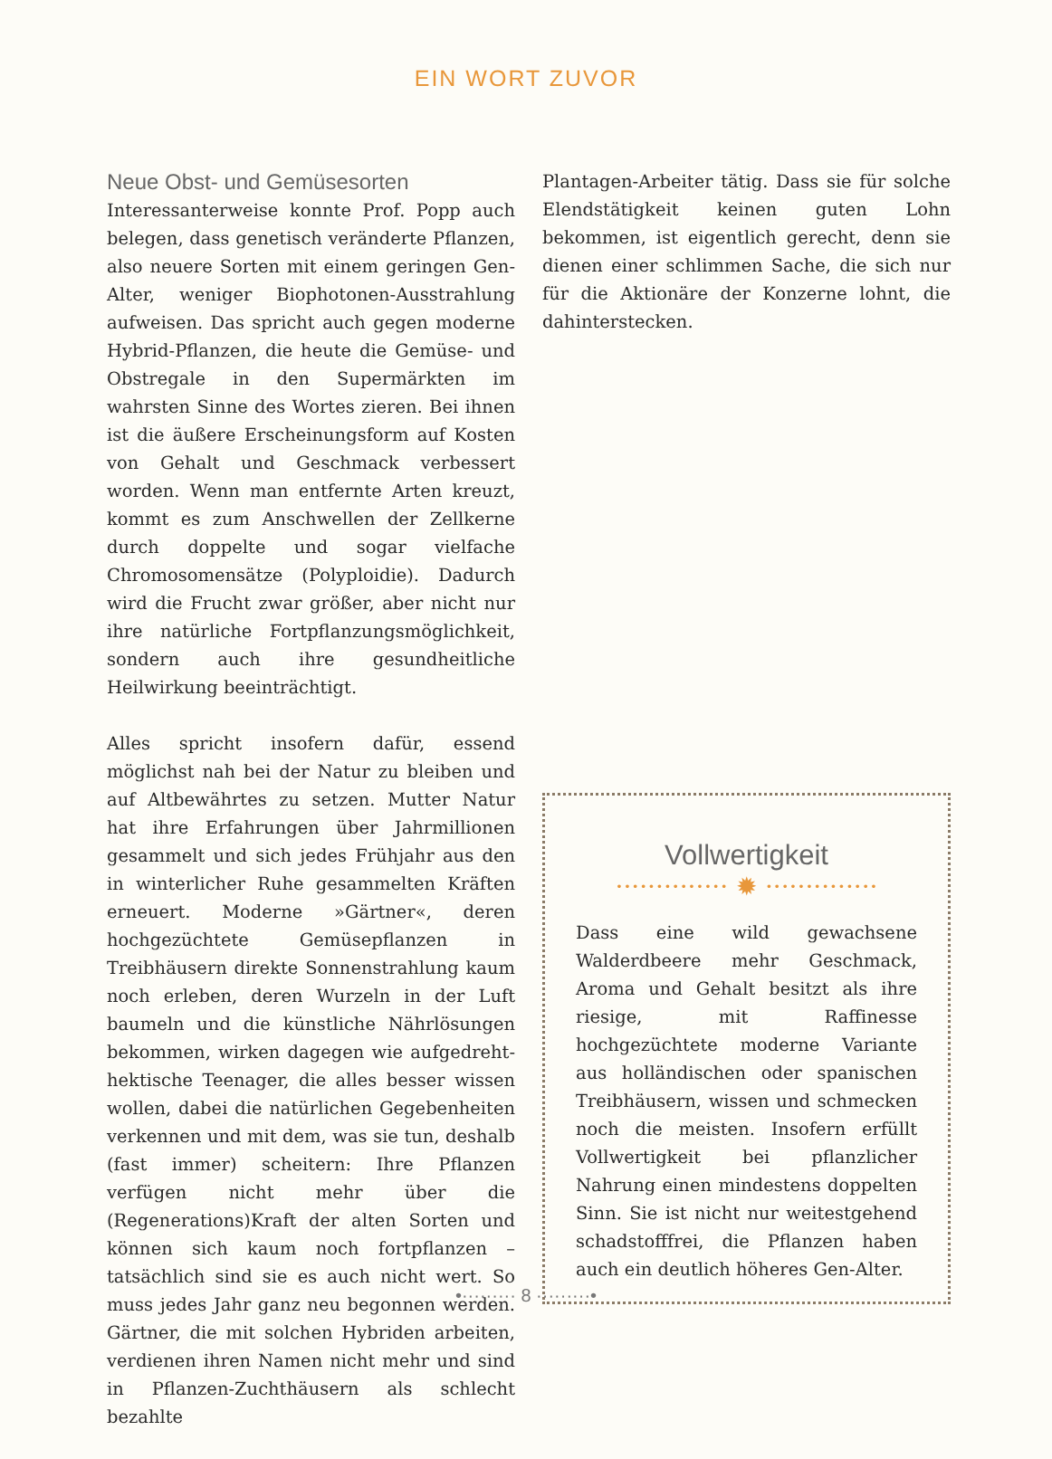EIN WORT ZUVOR
Neue Obst- und Gemüsesorten
Interessanterweise konnte Prof. Popp auch belegen, dass genetisch veränderte Pflanzen, also neuere Sorten mit einem geringen Gen-Alter, weniger Biophotonen-Ausstrahlung aufweisen. Das spricht auch gegen moderne Hybrid-Pflanzen, die heute die Gemüse- und Obstregale in den Supermärkten im wahrsten Sinne des Wortes zieren. Bei ihnen ist die äußere Erscheinungsform auf Kosten von Gehalt und Geschmack verbessert worden. Wenn man entfernte Arten kreuzt, kommt es zum Anschwellen der Zellkerne durch doppelte und sogar vielfache Chromosomensätze (Polyploidie). Dadurch wird die Frucht zwar größer, aber nicht nur ihre natürliche Fortpflanzungsmöglichkeit, sondern auch ihre gesundheitliche Heilwirkung beeinträchtigt.
Alles spricht insofern dafür, essend möglichst nah bei der Natur zu bleiben und auf Altbewährtes zu setzen. Mutter Natur hat ihre Erfahrungen über Jahrmillionen gesammelt und sich jedes Frühjahr aus den in winterlicher Ruhe gesammelten Kräften erneuert. Moderne »Gärtner«, deren hochgezüchtete Gemüsepflanzen in Treibhäusern direkte Sonnenstrahlung kaum noch erleben, deren Wurzeln in der Luft baumeln und die künstliche Nährlösungen bekommen, wirken dagegen wie aufgedreht-hektische Teenager, die alles besser wissen wollen, dabei die natürlichen Gegebenheiten verkennen und mit dem, was sie tun, deshalb (fast immer) scheitern: Ihre Pflanzen verfügen nicht mehr über die (Regenerations)Kraft der alten Sorten und können sich kaum noch fortpflanzen – tatsächlich sind sie es auch nicht wert. So muss jedes Jahr ganz neu begonnen werden. Gärtner, die mit solchen Hybriden arbeiten, verdienen ihren Namen nicht mehr und sind in Pflanzen-Zuchthäusern als schlecht bezahlte
Plantagen-Arbeiter tätig. Dass sie für solche Elendstätigkeit keinen guten Lohn bekommen, ist eigentlich gerecht, denn sie dienen einer schlimmen Sache, die sich nur für die Aktionäre der Konzerne lohnt, die dahinterstecken.
Vollwertigkeit
·············· ✹ ··············
Dass eine wild gewachsene Walderdbeere mehr Geschmack, Aroma und Gehalt besitzt als ihre riesige, mit Raffinesse hochgezüchtete moderne Variante aus holländischen oder spanischen Treibhäusern, wissen und schmecken noch die meisten. Insofern erfüllt Vollwertigkeit bei pflanzlicher Nahrung einen mindestens doppelten Sinn. Sie ist nicht nur weitestgehend schadstofffrei, die Pflanzen haben auch ein deutlich höheres Gen-Alter.
•········· 8 ·········•